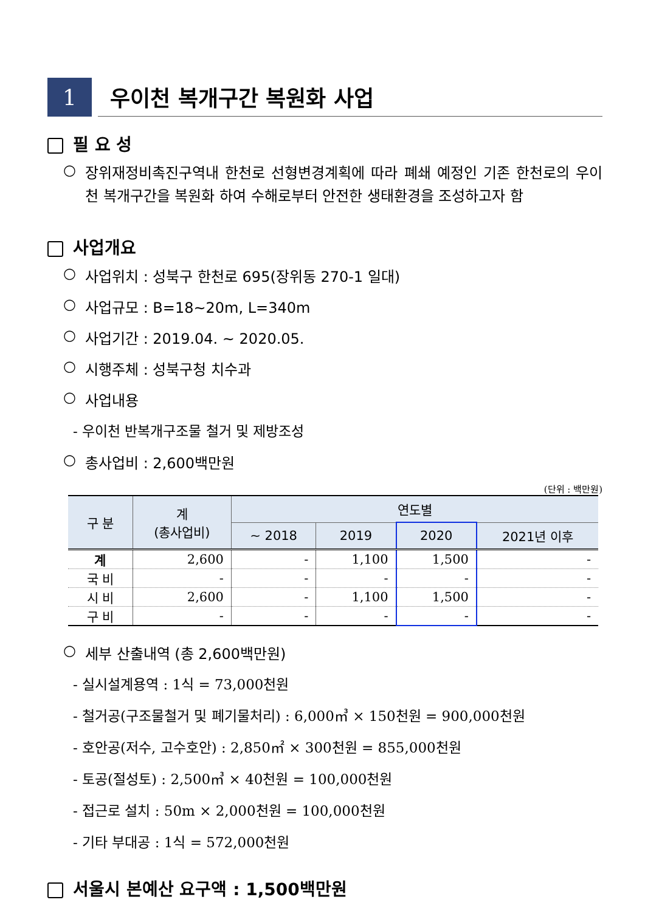1
우이천 복개구간 복원화 사업
필 요 성
○
장위재정비촉진구역내 한천로 선형변경계획에 따라 폐쇄 예정인 기존 한천로의 우이천 복개구간을 복원화 하여 수해로부터 안전한 생태환경을 조성하고자 함
사업개요
○ 사업위치 : 성북구 한천로 695(장위동 270-1 일대)
○ 사업규모 : B=18~20m, L=340m
○ 사업기간 : 2019.04. ~ 2020.05.
○ 시행주체 : 성북구청 치수과
○ 사업내용
- 우이천 반복개구조물 철거 및 제방조성
○ 총사업비 : 2,600백만원
(단위 : 백만원)
| 구 분 | 계 (총사업비) | 연도별 | | | |
| --- | --- | --- | --- | --- | --- |
| | | ~ 2018 | 2019 | 2020 | 2021년 이후 |
| 계 | 2,600 | - | 1,100 | 1,500 | - |
| 국 비 | - | - | - | - | - |
| 시 비 | 2,600 | - | 1,100 | 1,500 | - |
| 구 비 | - | - | - | - | - |
○ 세부 산출내역 (총 2,600백만원)
- 실시설계용역 : 1식 = 73,000천원
- 철거공(구조물철거 및 폐기물처리) : 6,000㎥ × 150천원 = 900,000천원
- 호안공(저수, 고수호안) : 2,850㎡ × 300천원 = 855,000천원
- 토공(절성토) : 2,500㎥ × 40천원 = 100,000천원
- 접근로 설치 : 50m × 2,000천원 = 100,000천원
- 기타 부대공 : 1식 = 572,000천원
서울시 본예산 요구액 : 1,500백만원